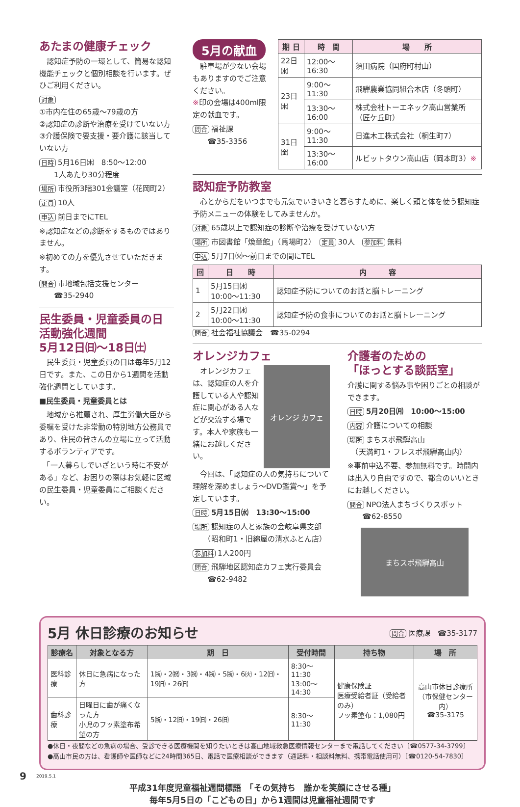あたまの健康チェック
　認知症予防の一環として、簡易な認知機能チェックと個別相談を行います。ぜひご利用ください。
対象
①市内在住の65歳～79歳の方
②認知症の診断や治療を受けていない方
③介護保険で要支援・要介護に該当していない方
日時 5月16日㈭　8:50～12:00
　　1人あたり30分程度
場所 市役所3階301会議室（花岡町2）
定員 10人
申込 前日までにTEL
※認知症などの診断をするものではありません。
※初めての方を優先させていただきます。
問合 市地域包括支援センター
　　☎35-2940
民生委員・児童委員の日
活動強化週間
5月12日㈰～18日㈯
　民生委員・児童委員の日は毎年5月12日です。また、この日から1週間を活動強化週間としています。
■民生委員・児童委員とは
　地域から推薦され、厚生労働大臣から委嘱を受けた非常勤の特別地方公務員であり、住民の皆さんの立場に立って活動するボランティアです。
　「一人暮らしでいざという時に不安がある」など、お困りの際はお気軽に区域の民生委員・児童委員にご相談ください。
5月の献血
　駐車場が少ない会場もありますのでご注意ください。
※印の会場は400ml限定の献血です。
問合 福祉課
　　☎35-3356
| 期 日 | 時 間 | 場 所 |
| --- | --- | --- |
| 22日㈬ | 12:00～16:30 | 須田病院（国府町村山） |
| 23日㈭ | 9:00～11:30 | 飛騨農業協同組合本店（冬頭町） |
| | 13:30～16:00 | 株式会社トーエネック高山営業所（匠ケ丘町） |
| 31日㈮ | 9:00～11:30 | 日進木工株式会社（桐生町7） |
| | 13:30～16:00 | ルビットタウン高山店（岡本町3） ※ |
認知症予防教室
　心とからだをいつまでも元気でいきいきと暮らすために、楽しく頭と体を使う認知症予防メニューの体験をしてみませんか。
対象 65歳以上で認知症の診断や治療を受けていない方
場所 市図書館「煥章館」（馬場町2）　定員 30人　参加料 無料
申込 5月7日㈫～前日までの間にTEL
| 回 | 日 時 | 内 容 |
| --- | --- | --- |
| 1 | 5月15日㈬ 10:00～11:30 | 認知症予防についてのお話と脳トレーニング |
| 2 | 5月22日㈬ 10:00～11:30 | 認知症予防の食事についてのお話と脳トレーニング |
問合 社会福祉協議会　☎35-0294
オレンジカフェ
　オレンジカフェは、認知症の人を介護している人や認知症に関心がある人などが交流する場です。本人や家族も一緒にお越しください。
オレンジ カフェ
　今回は、「認知症の人の気持ちについて理解を深めましょう～DVD鑑賞～」を予定しています。
日時 5月15日㈬　13:30～15:00
場所 認知症の人と家族の会岐阜県支部
　　（昭和町1・旧綿屋の清水ふとん店）
参加料 1人200円
問合 飛騨地区認知症カフェ実行委員会
　　☎62-9482
介護者のための
「ほっとする談話室」
介護に関する悩み事や困りごとの相談ができます。
日時 5月20日㈪　10:00～15:00
内容 介護についての相談
場所 まちスポ飛騨高山
　（天満町1・フレスポ飛騨高山内）
※事前申込不要、参加無料です。時間内は出入り自由ですので、都合のいいときにお越しください。
問合 NPO法人まちづくりスポット
　　☎62-8550
まちスポ飛騨高山
5月 休日診療のお知らせ 問合 医療課　☎35-3177
| 診療名 | 対象となる方 | 期 日 | 受付時間 | 持ち物 | 場 所 |
| --- | --- | --- | --- | --- | --- |
| 医科診療 | 休日に急病になった方 | 1㈷・2㈷・3㈷・4㈷・5㈷・6㈫・12㈰・19㈰・26㈰ | 8:30～11:30 13:00～14:30 | 健康保険証 医療受給者証（受給者のみ） フッ素塗布：1,080円 | 高山市休日診療所 （市保健センター内） ☎35-3175 |
| 歯科診療 | 日曜日に歯が痛くなった方 小児のフッ素塗布希望の方 | 5㈷・12㈰・19㈰・26㈰ | 8:30～11:30 | | |
●休日・夜間などの急病の場合、受診できる医療機関を知りたいときは高山地域救急医療情報センターまで電話してください〔☎0577-34-3799〕
●高山市民の方は、看護師や医師などに24時間365日、電話で医療相談ができます（通話料・相談料無料、携帯電話使用可）〔☎0120-54-7830〕
9 2019.5.1
平成31年度児童福祉週間標語　「その気持ち　誰かを笑顔にさせる種」
毎年5月5日の「こどもの日」から1週間は児童福祉週間です